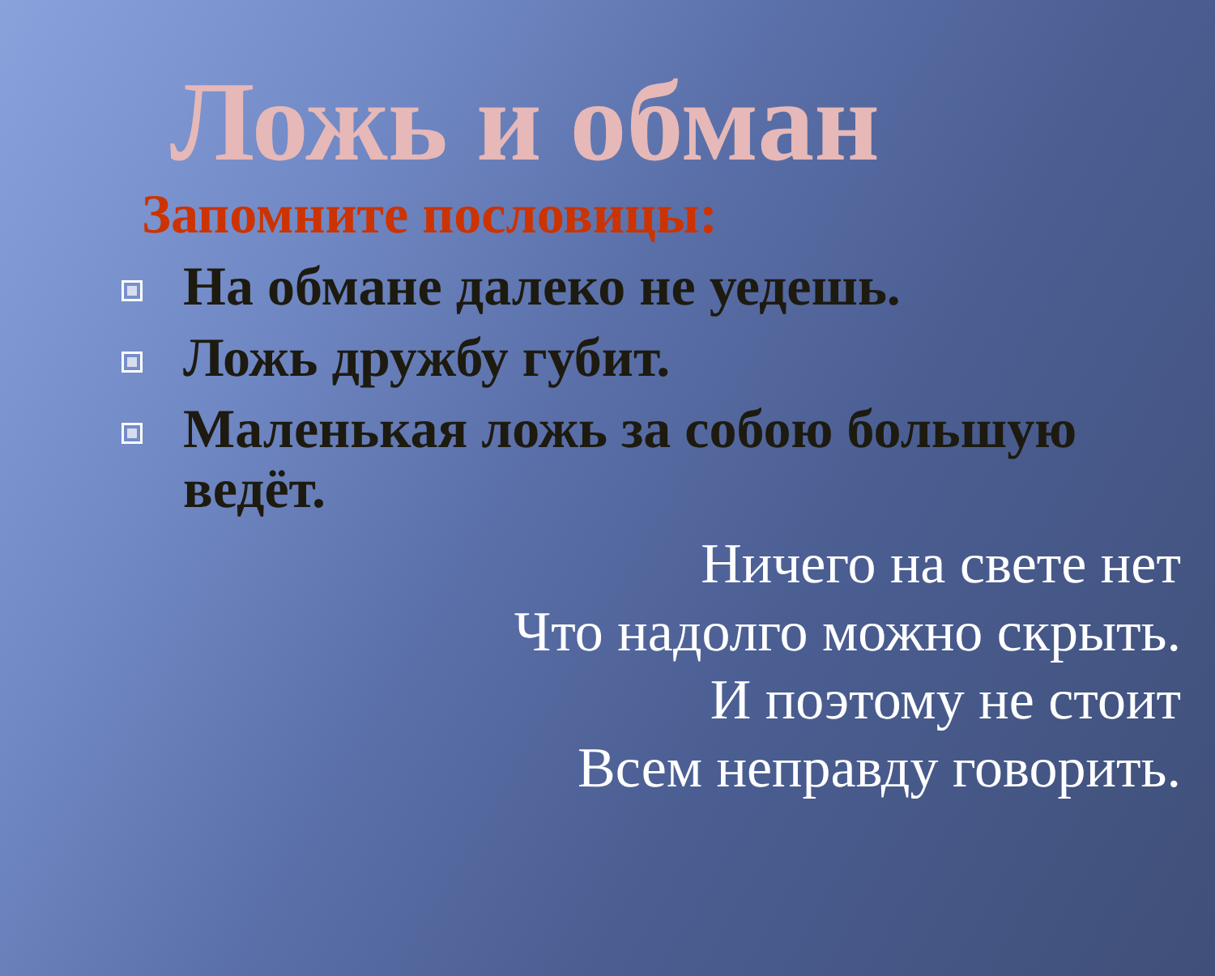Ложь и обман
Запомните пословицы:
На обмане далеко не уедешь.
Ложь дружбу губит.
Маленькая ложь за собою большую ведёт.
Ничего на свете нет
Что надолго можно скрыть.
И поэтому не стоит
Всем неправду говорить.